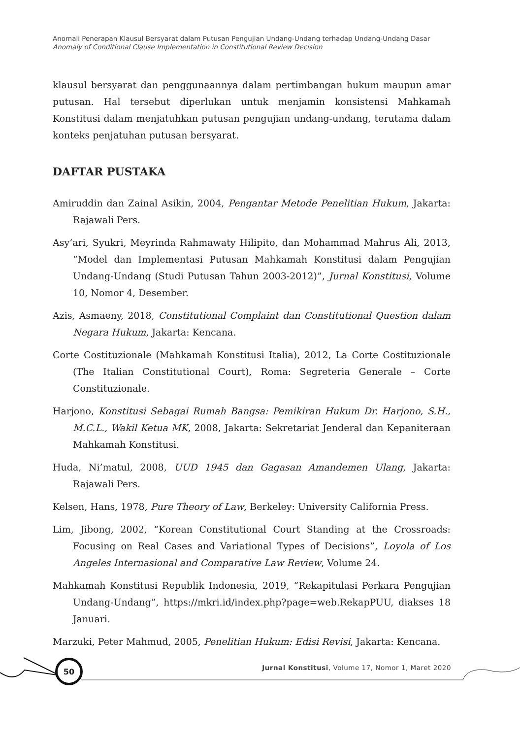Anomali Penerapan Klausul Bersyarat dalam Putusan Pengujian Undang-Undang terhadap Undang-Undang Dasar
Anomaly of Conditional Clause Implementation in Constitutional Review Decision
klausul bersyarat dan penggunaannya dalam pertimbangan hukum maupun amar putusan. Hal tersebut diperlukan untuk menjamin konsistensi Mahkamah Konstitusi dalam menjatuhkan putusan pengujian undang-undang, terutama dalam konteks penjatuhan putusan bersyarat.
DAFTAR PUSTAKA
Amiruddin dan Zainal Asikin, 2004, Pengantar Metode Penelitian Hukum, Jakarta: Rajawali Pers.
Asy’ari, Syukri, Meyrinda Rahmawaty Hilipito, dan Mohammad Mahrus Ali, 2013, “Model dan Implementasi Putusan Mahkamah Konstitusi dalam Pengujian Undang-Undang (Studi Putusan Tahun 2003-2012)”, Jurnal Konstitusi, Volume 10, Nomor 4, Desember.
Azis, Asmaeny, 2018, Constitutional Complaint dan Constitutional Question dalam Negara Hukum, Jakarta: Kencana.
Corte Costituzionale (Mahkamah Konstitusi Italia), 2012, La Corte Costituzionale (The Italian Constitutional Court), Roma: Segreteria Generale – Corte Constituzionale.
Harjono, Konstitusi Sebagai Rumah Bangsa: Pemikiran Hukum Dr. Harjono, S.H., M.C.L., Wakil Ketua MK, 2008, Jakarta: Sekretariat Jenderal dan Kepaniteraan Mahkamah Konstitusi.
Huda, Ni’matul, 2008, UUD 1945 dan Gagasan Amandemen Ulang, Jakarta: Rajawali Pers.
Kelsen, Hans, 1978, Pure Theory of Law, Berkeley: University California Press.
Lim, Jibong, 2002, “Korean Constitutional Court Standing at the Crossroads: Focusing on Real Cases and Variational Types of Decisions”, Loyola of Los Angeles Internasional and Comparative Law Review, Volume 24.
Mahkamah Konstitusi Republik Indonesia, 2019, “Rekapitulasi Perkara Pengujian Undang-Undang”, https://mkri.id/index.php?page=web.RekapPUU, diakses 18 Januari.
Marzuki, Peter Mahmud, 2005, Penelitian Hukum: Edisi Revisi, Jakarta: Kencana.
50
Jurnal Konstitusi, Volume 17, Nomor 1, Maret 2020